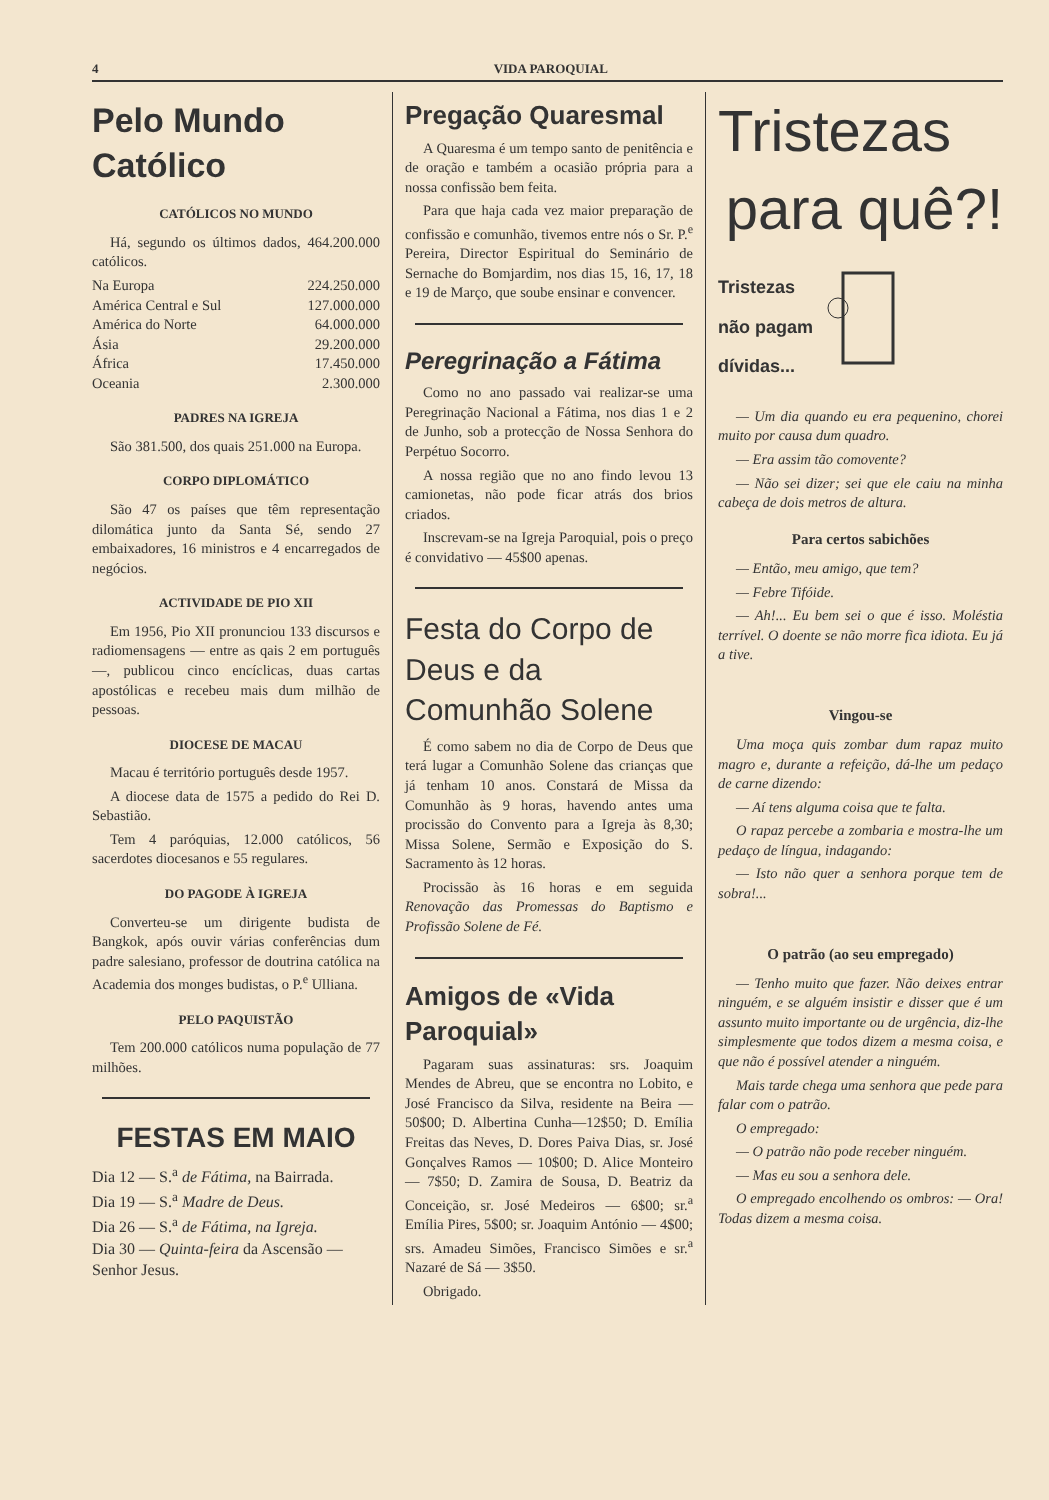4 VIDA PAROQUIAL
Pelo Mundo Católico
CATÓLICOS NO MUNDO
Há, segundo os últimos dados, 464.200.000 católicos.
Na Europa 224.250.000
América Central e Sul 127.000.000
América do Norte 64.000.000
Ásia 29.200.000
África 17.450.000
Oceania 2.300.000
PADRES NA IGREJA
São 381.500, dos quais 251.000 na Europa.
CORPO DIPLOMÁTICO
São 47 os países que têm representação dilomática junto da Santa Sé, sendo 27 embaixadores, 16 ministros e 4 encarregados de negócios.
ACTIVIDADE DE PIO XII
Em 1956, Pio XII pronunciou 133 discursos e radiomensagens — entre as qais 2 em português —, publicou cinco encíclicas, duas cartas apostólicas e recebeu mais dum milhão de pessoas.
DIOCESE DE MACAU
Macau é território português desde 1957.
A diocese data de 1575 a pedido do Rei D. Sebastião.
Tem 4 paróquias, 12.000 católicos, 56 sacerdotes diocesanos e 55 regulares.
DO PAGODE À IGREJA
Converteu-se um dirigente budista de Bangkok, após ouvir várias conferências dum padre salesiano, professor de doutrina católica na Academia dos monges budistas, o P.<sup>e</sup> Ulliana.
PELO PAQUISTÃO
Tem 200.000 católicos numa população de 77 milhões.
FESTAS EM MAIO
Dia 12 — S.<sup>a</sup> de Fátima, na Bairrada.
Dia 19 — S.<sup>a</sup> Madre de Deus.
Dia 26 — S.<sup>a</sup> de Fátima, na Igreja.
Dia 30 — Quinta-feira da Ascensão — Senhor Jesus.
Pregação Quaresmal
A Quaresma é um tempo santo de penitência e de oração e também a ocasião própria para a nossa confissão bem feita.
Para que haja cada vez maior preparação de confissão e comunhão, tivemos entre nós o Sr. P.<sup>e</sup> Pereira, Director Espiritual do Seminário de Sernache do Bomjardim, nos dias 15, 16, 17, 18 e 19 de Março, que soube ensinar e convencer.
Peregrinação a Fátima
Como no ano passado vai realizar-se uma Peregrinação Nacional a Fátima, nos dias 1 e 2 de Junho, sob a protecção de Nossa Senhora do Perpétuo Socorro.
A nossa região que no ano findo levou 13 camionetas, não pode ficar atrás dos brios criados.
Inscrevam-se na Igreja Paroquial, pois o preço é convidativo — 45$00 apenas.
Festa do Corpo de Deus e da Comunhão Solene
É como sabem no dia de Corpo de Deus que terá lugar a Comunhão Solene das crianças que já tenham 10 anos. Constará de Missa da Comunhão às 9 horas, havendo antes uma procissão do Convento para a Igreja às 8,30; Missa Solene, Sermão e Exposição do S. Sacramento às 12 horas.
Procissão às 16 horas e em seguida Renovação das Promessas do Baptismo e Profissão Solene de Fé.
Amigos de «Vida Paroquial»
Pagaram suas assinaturas: srs. Joaquim Mendes de Abreu, que se encontra no Lobito, e José Francisco da Silva, residente na Beira — 50$00; D. Albertina Cunha—12$50; D. Emília Freitas das Neves, D. Dores Paiva Dias, sr. José Gonçalves Ramos — 10$00; D. Alice Monteiro — 7$50; D. Zamira de Sousa, D. Beatriz da Conceição, sr. José Medeiros — 6$00; sr.<sup>a</sup> Emília Pires, 5$00; sr. Joaquim António — 4$00; srs. Amadeu Simões, Francisco Simões e sr.<sup>a</sup> Nazaré de Sá — 3$50.
Obrigado.
Tristezas
para quê?!
Tristezas
não pagam
dívidas...
— Um dia quando eu era pequenino, chorei muito por causa dum quadro.
— Era assim tão comovente?
— Não sei dizer; sei que ele caiu na minha cabeça de dois metros de altura.
Para certos sabichões
— Então, meu amigo, que tem?
— Febre Tifóide.
— Ah!... Eu bem sei o que é isso. Moléstia terrível. O doente se não morre fica idiota. Eu já a tive.
Vingou-se
Uma moça quis zombar dum rapaz muito magro e, durante a refeição, dá-lhe um pedaço de carne dizendo:
— Aí tens alguma coisa que te falta.
O rapaz percebe a zombaria e mostra-lhe um pedaço de língua, indagando:
— Isto não quer a senhora porque tem de sobra!...
O patrão (ao seu empregado)
— Tenho muito que fazer. Não deixes entrar ninguém, e se alguém insistir e disser que é um assunto muito importante ou de urgência, diz-lhe simplesmente que todos dizem a mesma coisa, e que não é possível atender a ninguém.
Mais tarde chega uma senhora que pede para falar com o patrão.
O empregado:
— O patrão não pode receber ninguém.
— Mas eu sou a senhora dele.
O empregado encolhendo os ombros: — Ora! Todas dizem a mesma coisa.